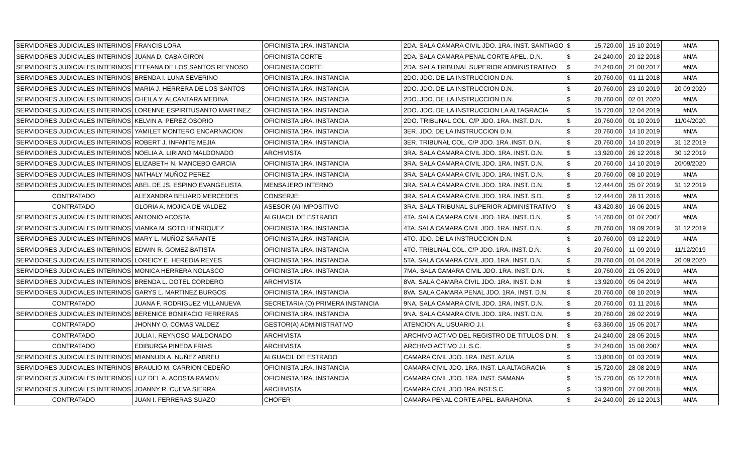| SERVIDORES JUDICIALES INTERINOS | FRANCIS LORA | OFICINISTA 1RA. INSTANCIA | 2DA. SALA CAMARA CIVIL JDO. 1RA. INST. SANTIAGO | $ | 15,720.00 | 15 10 2019 | #N/A |
| SERVIDORES JUDICIALES INTERINOS | JUANA D. CABA GIRON | OFICINISTA CORTE | 2DA. SALA CAMARA PENAL CORTE APEL. D.N. | $ | 24,240.00 | 20 12 2018 | #N/A |
| SERVIDORES JUDICIALES INTERINOS | ETEFANA DE LOS SANTOS REYNOSO | OFICINISTA CORTE | 2DA. SALA TRIBUNAL SUPERIOR ADMINISTRATIVO | $ | 24,240.00 | 21 08 2017 | #N/A |
| SERVIDORES JUDICIALES INTERINOS | BRENDA I. LUNA SEVERINO | OFICINISTA 1RA. INSTANCIA | 2DO. JDO. DE LA INSTRUCCION D.N. | $ | 20,760.00 | 01 11 2018 | #N/A |
| SERVIDORES JUDICIALES INTERINOS | MARIA J. HERRERA DE LOS SANTOS | OFICINISTA 1RA. INSTANCIA | 2DO. JDO. DE LA INSTRUCCION D.N. | $ | 20,760.00 | 23 10 2019 | 20 09 2020 |
| SERVIDORES JUDICIALES INTERINOS | CHEILA Y. ALCANTARA MEDINA | OFICINISTA 1RA. INSTANCIA | 2DO. JDO. DE LA INSTRUCCION D.N. | $ | 20,760.00 | 02 01 2020 | #N/A |
| SERVIDORES JUDICIALES INTERINOS | LORENNE ESPIRITUSANTO MARTINEZ | OFICINISTA 1RA. INSTANCIA | 2DO. JDO. DE LA INSTRUCCION LA ALTAGRACIA | $ | 15,720.00 | 12 04 2019 | #N/A |
| SERVIDORES JUDICIALES INTERINOS | KELVIN A. PEREZ OSORIO | OFICINISTA 1RA. INSTANCIA | 2DO. TRIBUNAL COL. C/P JDO. 1RA. INST. D.N. | $ | 20,760.00 | 01 10 2019 | 11/04/2020 |
| SERVIDORES JUDICIALES INTERINOS | YAMILET MONTERO ENCARNACION | OFICINISTA 1RA. INSTANCIA | 3ER. JDO. DE LA INSTRUCCION D.N. | $ | 20,760.00 | 14 10 2019 | #N/A |
| SERVIDORES JUDICIALES INTERINOS | ROBERT J. INFANTE MEJIA | OFICINISTA 1RA. INSTANCIA | 3ER. TRIBUNAL COL. C/P JDO. 1RA .INST. D.N. | $ | 20,760.00 | 14 10 2019 | 31 12 2019 |
| SERVIDORES JUDICIALES INTERINOS | NOELIA A. LIRIANO MALDONADO | ARCHIVISTA | 3RA. SALA CAMARA CIVIL JDO. 1RA. INST. D.N. | $ | 13,920.00 | 26 12 2018 | 30 12 2019 |
| SERVIDORES JUDICIALES INTERINOS | ELIZABETH N. MANCEBO GARCIA | OFICINISTA 1RA. INSTANCIA | 3RA. SALA CAMARA CIVIL JDO. 1RA. INST. D.N. | $ | 20,760.00 | 14 10 2019 | 20/09/2020 |
| SERVIDORES JUDICIALES INTERINOS | NATHALY MUÑOZ PEREZ | OFICINISTA 1RA. INSTANCIA | 3RA. SALA CAMARA CIVIL JDO. 1RA. INST. D.N. | $ | 20,760.00 | 08 10 2019 | #N/A |
| SERVIDORES JUDICIALES INTERINOS | ABEL DE JS. ESPINO EVANGELISTA | MENSAJERO INTERNO | 3RA. SALA CAMARA CIVIL JDO. 1RA. INST. D.N. | $ | 12,444.00 | 25 07 2019 | 31 12 2019 |
| CONTRATADO | ALEXANDRA BELIARD MERCEDES | CONSERJE | 3RA. SALA CAMARA CIVIL JDO. 1RA. INST. S.D. | $ | 12,444.00 | 28 11 2016 | #N/A |
| CONTRATADO | GLORIA A. MOJICA DE VALDEZ | ASESOR (A) IMPOSITIVO | 3RA. SALA TRIBUNAL SUPERIOR ADMINISTRATIVO | $ | 43,420.80 | 16 06 2015 | #N/A |
| SERVIDORES JUDICIALES INTERINOS | ANTONIO ACOSTA | ALGUACIL DE ESTRADO | 4TA. SALA CAMARA CIVIL JDO. 1RA. INST. D.N. | $ | 14,760.00 | 01 07 2007 | #N/A |
| SERVIDORES JUDICIALES INTERINOS | VIANKA M. SOTO HENRIQUEZ | OFICINISTA 1RA. INSTANCIA | 4TA. SALA CAMARA CIVIL JDO. 1RA. INST. D.N. | $ | 20,760.00 | 19 09 2019 | 31 12 2019 |
| SERVIDORES JUDICIALES INTERINOS | MARY L. MUÑOZ SARANTE | OFICINISTA 1RA. INSTANCIA | 4TO. JDO. DE LA INSTRUCCION D.N. | $ | 20,760.00 | 03 12 2019 | #N/A |
| SERVIDORES JUDICIALES INTERINOS | EDWIN R. GOMEZ BATISTA | OFICINISTA 1RA. INSTANCIA | 4TO. TRIBUNAL COL. C/P JDO. 1RA. INST. D.N. | $ | 20,760.00 | 11 09 2019 | 11/12/2019 |
| SERVIDORES JUDICIALES INTERINOS | LOREICY E. HEREDIA REYES | OFICINISTA 1RA. INSTANCIA | 5TA. SALA CAMARA CIVIL JDO. 1RA. INST. D.N. | $ | 20,760.00 | 01 04 2019 | 20 09 2020 |
| SERVIDORES JUDICIALES INTERINOS | MONICA HERRERA NOLASCO | OFICINISTA 1RA. INSTANCIA | 7MA. SALA CAMARA CIVIL JDO. 1RA. INST. D.N. | $ | 20,760.00 | 21 05 2019 | #N/A |
| SERVIDORES JUDICIALES INTERINOS | BRENDA L. DOTEL CORDERO | ARCHIVISTA | 8VA. SALA CAMARA CIVIL JDO. 1RA. INST. D.N. | $ | 13,920.00 | 05 04 2019 | #N/A |
| SERVIDORES JUDICIALES INTERINOS | GARYS L. MARTINEZ BURGOS | OFICINISTA 1RA. INSTANCIA | 8VA. SALA CAMARA PENAL JDO. 1RA. INST. D.N. | $ | 20,760.00 | 08 10 2019 | #N/A |
| CONTRATADO | JUANA F. RODRIGUEZ VILLANUEVA | SECRETARIA (O) PRIMERA INSTANCIA | 9NA. SALA CAMARA CIVIL JDO. 1RA. INST. D.N. | $ | 20,760.00 | 01 11 2016 | #N/A |
| SERVIDORES JUDICIALES INTERINOS | BERENICE BONIFACIO FERRERAS | OFICINISTA 1RA. INSTANCIA | 9NA. SALA CAMARA CIVIL JDO. 1RA. INST. D.N. | $ | 20,760.00 | 26 02 2019 | #N/A |
| CONTRATADO | JHONNY O. COMAS VALDEZ | GESTOR(A) ADMINISTRATIVO | ATENCION AL USUARIO J.I. | $ | 63,360.00 | 15 05 2017 | #N/A |
| CONTRATADO | JULIA I. REYNOSO MALDONADO | ARCHIVISTA | ARCHIVO ACTIVO DEL REGISTRO DE TITULOS D.N. | $ | 24,240.00 | 28 05 2015 | #N/A |
| CONTRATADO | EDIBURGA PINEDA FRIAS | ARCHIVISTA | ARCHIVO ACTIVO J.I. S.C. | $ | 24,240.00 | 15 08 2007 | #N/A |
| SERVIDORES JUDICIALES INTERINOS | MIANNUDI A. NUÑEZ ABREU | ALGUACIL DE ESTRADO | CAMARA CIVIL JDO. 1RA. INST. AZUA | $ | 13,800.00 | 01 03 2019 | #N/A |
| SERVIDORES JUDICIALES INTERINOS | BRAULIO M. CARRION CEDEÑO | OFICINISTA 1RA. INSTANCIA | CAMARA CIVIL JDO. 1RA. INST. LA ALTAGRACIA | $ | 15,720.00 | 28 08 2019 | #N/A |
| SERVIDORES JUDICIALES INTERINOS | LUZ DEL A. ACOSTA RAMON | OFICINISTA 1RA. INSTANCIA | CAMARA CIVIL JDO. 1RA. INST. SAMANA | $ | 15,720.00 | 05 12 2018 | #N/A |
| SERVIDORES JUDICIALES INTERINOS | JOANNY R. CUEVA SIERRA | ARCHIVISTA | CAMARA CIVIL JDO.1RA.INST.S.C. | $ | 13,920.00 | 27 08 2018 | #N/A |
| CONTRATADO | JUAN I. FERRERAS SUAZO | CHOFER | CAMARA PENAL CORTE APEL. BARAHONA | $ | 24,240.00 | 26 12 2013 | #N/A |